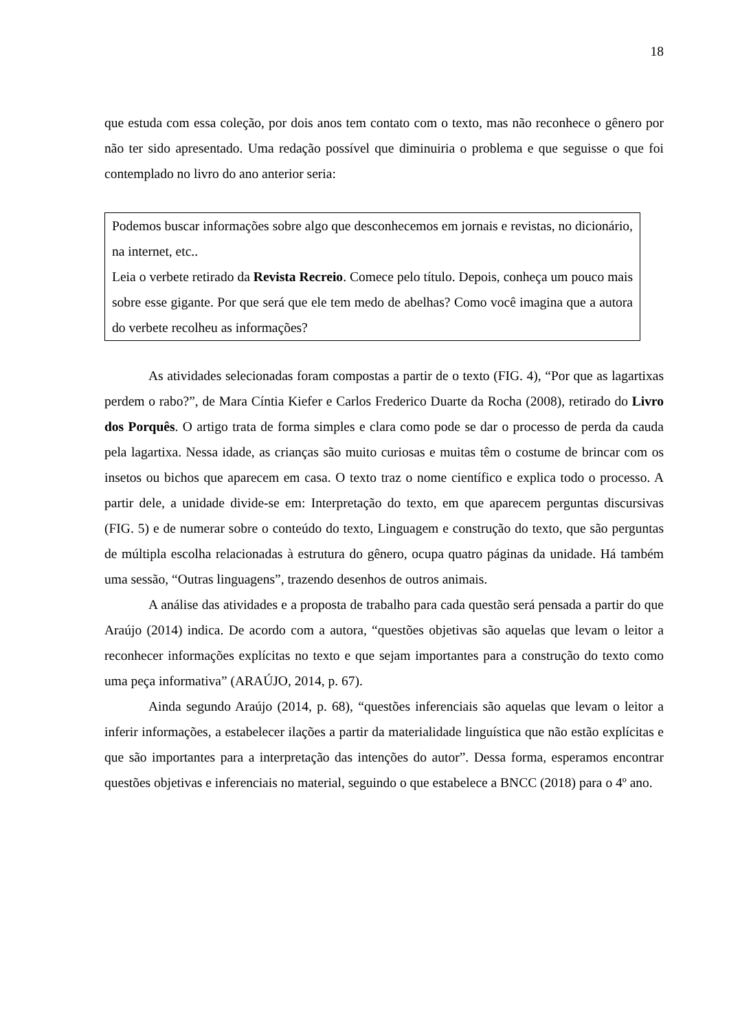18
que estuda com essa coleção, por dois anos tem contato com o texto, mas não reconhece o gênero por não ter sido apresentado. Uma redação possível que diminuiria o problema e que seguisse o que foi contemplado no livro do ano anterior seria:
Podemos buscar informações sobre algo que desconhecemos em jornais e revistas, no dicionário, na internet, etc..
Leia o verbete retirado da Revista Recreio. Comece pelo título. Depois, conheça um pouco mais sobre esse gigante. Por que será que ele tem medo de abelhas? Como você imagina que a autora do verbete recolheu as informações?
As atividades selecionadas foram compostas a partir de o texto (FIG. 4), “Por que as lagartixas perdem o rabo?”, de Mara Cíntia Kiefer e Carlos Frederico Duarte da Rocha (2008), retirado do Livro dos Porquês. O artigo trata de forma simples e clara como pode se dar o processo de perda da cauda pela lagartixa. Nessa idade, as crianças são muito curiosas e muitas têm o costume de brincar com os insetos ou bichos que aparecem em casa. O texto traz o nome científico e explica todo o processo. A partir dele, a unidade divide-se em: Interpretação do texto, em que aparecem perguntas discursivas (FIG. 5) e de numerar sobre o conteúdo do texto, Linguagem e construção do texto, que são perguntas de múltipla escolha relacionadas à estrutura do gênero, ocupa quatro páginas da unidade. Há também uma sessão, “Outras linguagens”, trazendo desenhos de outros animais.
A análise das atividades e a proposta de trabalho para cada questão será pensada a partir do que Araújo (2014) indica. De acordo com a autora, “questões objetivas são aquelas que levam o leitor a reconhecer informações explícitas no texto e que sejam importantes para a construção do texto como uma peça informativa” (ARAÚJO, 2014, p. 67).
Ainda segundo Araújo (2014, p. 68), “questões inferenciais são aquelas que levam o leitor a inferir informações, a estabelecer ilações a partir da materialidade linguística que não estão explícitas e que são importantes para a interpretação das intenções do autor”. Dessa forma, esperamos encontrar questões objetivas e inferenciais no material, seguindo o que estabelece a BNCC (2018) para o 4º ano.